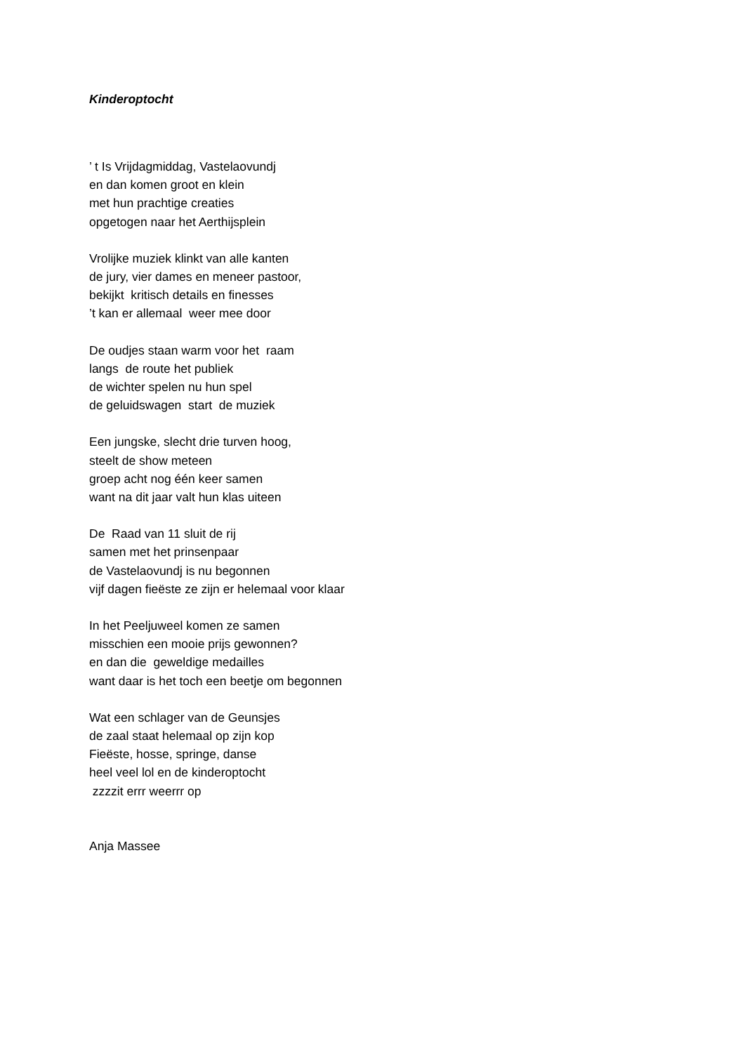Kinderoptocht
’ t Is Vrijdagmiddag, Vastelaovundj en dan komen groot en klein met hun prachtige creaties opgetogen naar het Aerthijsplein
Vrolijke muziek klinkt van alle kanten de jury, vier dames en meneer pastoor, bekijkt kritisch details en finesses ’t kan er allemaal weer mee door
De oudjes staan warm voor het raam langs de route het publiek de wichter spelen nu hun spel de geluidswagen start de muziek
Een jungske, slecht drie turven hoog, steelt de show meteen groep acht nog één keer samen want na dit jaar valt hun klas uiteen
De Raad van 11 sluit de rij samen met het prinsenpaar de Vastelaovundj is nu begonnen vijf dagen fieëste ze zijn er helemaal voor klaar
In het Peeljuweel komen ze samen misschien een mooie prijs gewonnen? en dan die geweldige medailles want daar is het toch een beetje om begonnen
Wat een schlager van de Geunsjes de zaal staat helemaal op zijn kop Fieëste, hosse, springe, danse heel veel lol en de kinderoptocht zzzzit errr weerrr op
Anja Massee